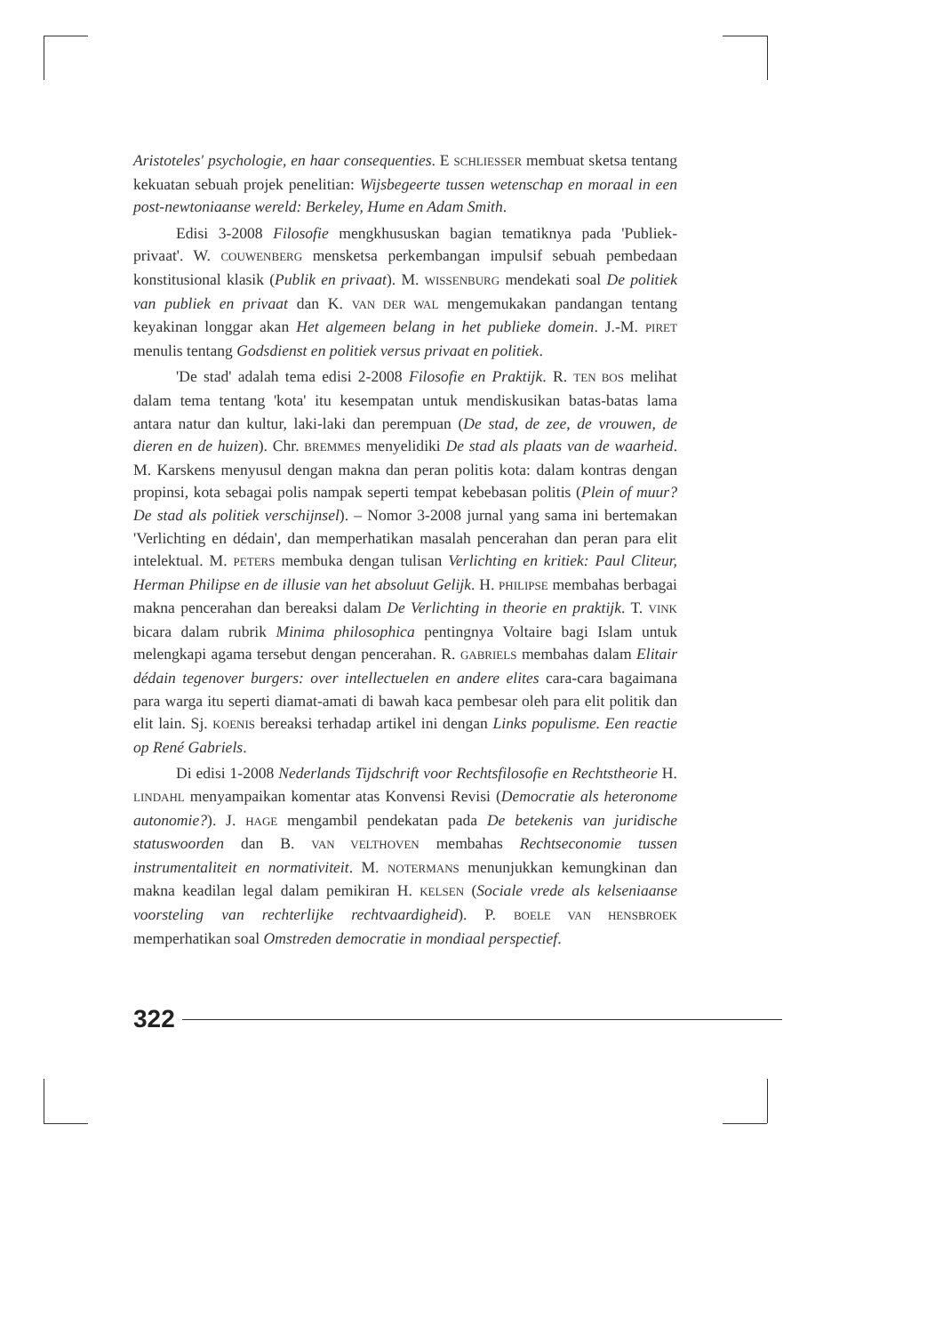Aristoteles' psychologie, en haar consequenties. E SCHLIESSER membuat sketsa tentang kekuatan sebuah projek penelitian: Wijsbegeerte tussen wetenschap en moraal in een post-newtoniaanse wereld: Berkeley, Hume en Adam Smith.
Edisi 3-2008 Filosofie mengkhususkan bagian tematiknya pada 'Publiek-privaat'. W. COUWENBERG mensketsa perkembangan impulsif sebuah pembedaan konstitusional klasik (Publik en privaat). M. WISSENBURG mendekati soal De politiek van publiek en privaat dan K. VAN DER WAL mengemukakan pandangan tentang keyakinan longgar akan Het algemeen belang in het publieke domein. J.-M. PIRET menulis tentang Godsdienst en politiek versus privaat en politiek.
'De stad' adalah tema edisi 2-2008 Filosofie en Praktijk. R. TEN BOS melihat dalam tema tentang 'kota' itu kesempatan untuk mendiskusikan batas-batas lama antara natur dan kultur, laki-laki dan perempuan (De stad, de zee, de vrouwen, de dieren en de huizen). Chr. BREMMES menyelidiki De stad als plaats van de waarheid. M. Karskens menyusul dengan makna dan peran politis kota: dalam kontras dengan propinsi, kota sebagai polis nampak seperti tempat kebebasan politis (Plein of muur? De stad als politiek verschijnsel). – Nomor 3-2008 jurnal yang sama ini bertemakan 'Verlichting en dédain', dan memperhatikan masalah pencerahan dan peran para elit intelektual. M. PETERS membuka dengan tulisan Verlichting en kritiek: Paul Cliteur, Herman Philipse en de illusie van het absoluut Gelijk. H. PHILIPSE membahas berbagai makna pencerahan dan bereaksi dalam De Verlichting in theorie en praktijk. T. VINK bicara dalam rubrik Minima philosophica pentingnya Voltaire bagi Islam untuk melengkapi agama tersebut dengan pencerahan. R. GABRIELS membahas dalam Elitair dédain tegenover burgers: over intellectuelen en andere elites cara-cara bagaimana para warga itu seperti diamat-amati di bawah kaca pembesar oleh para elit politik dan elit lain. Sj. KOENIS bereaksi terhadap artikel ini dengan Links populisme. Een reactie op René Gabriels.
Di edisi 1-2008 Nederlands Tijdschrift voor Rechtsfilosofie en Rechtstheorie H. LINDAHL menyampaikan komentar atas Konvensi Revisi (Democratie als heteronome autonomie?). J. HAGE mengambil pendekatan pada De betekenis van juridische statuswoorden dan B. VAN VELTHOVEN membahas Rechtseconomie tussen instrumentaliteit en normativiteit. M. NOTERMANS menunjukkan kemungkinan dan makna keadilan legal dalam pemikiran H. KELSEN (Sociale vrede als kelseniaanse voorsteling van rechterlijke rechtvaardigheid). P. BOELE VAN HENSBROEK memperhatikan soal Omstreden democratie in mondiaal perspectief.
322